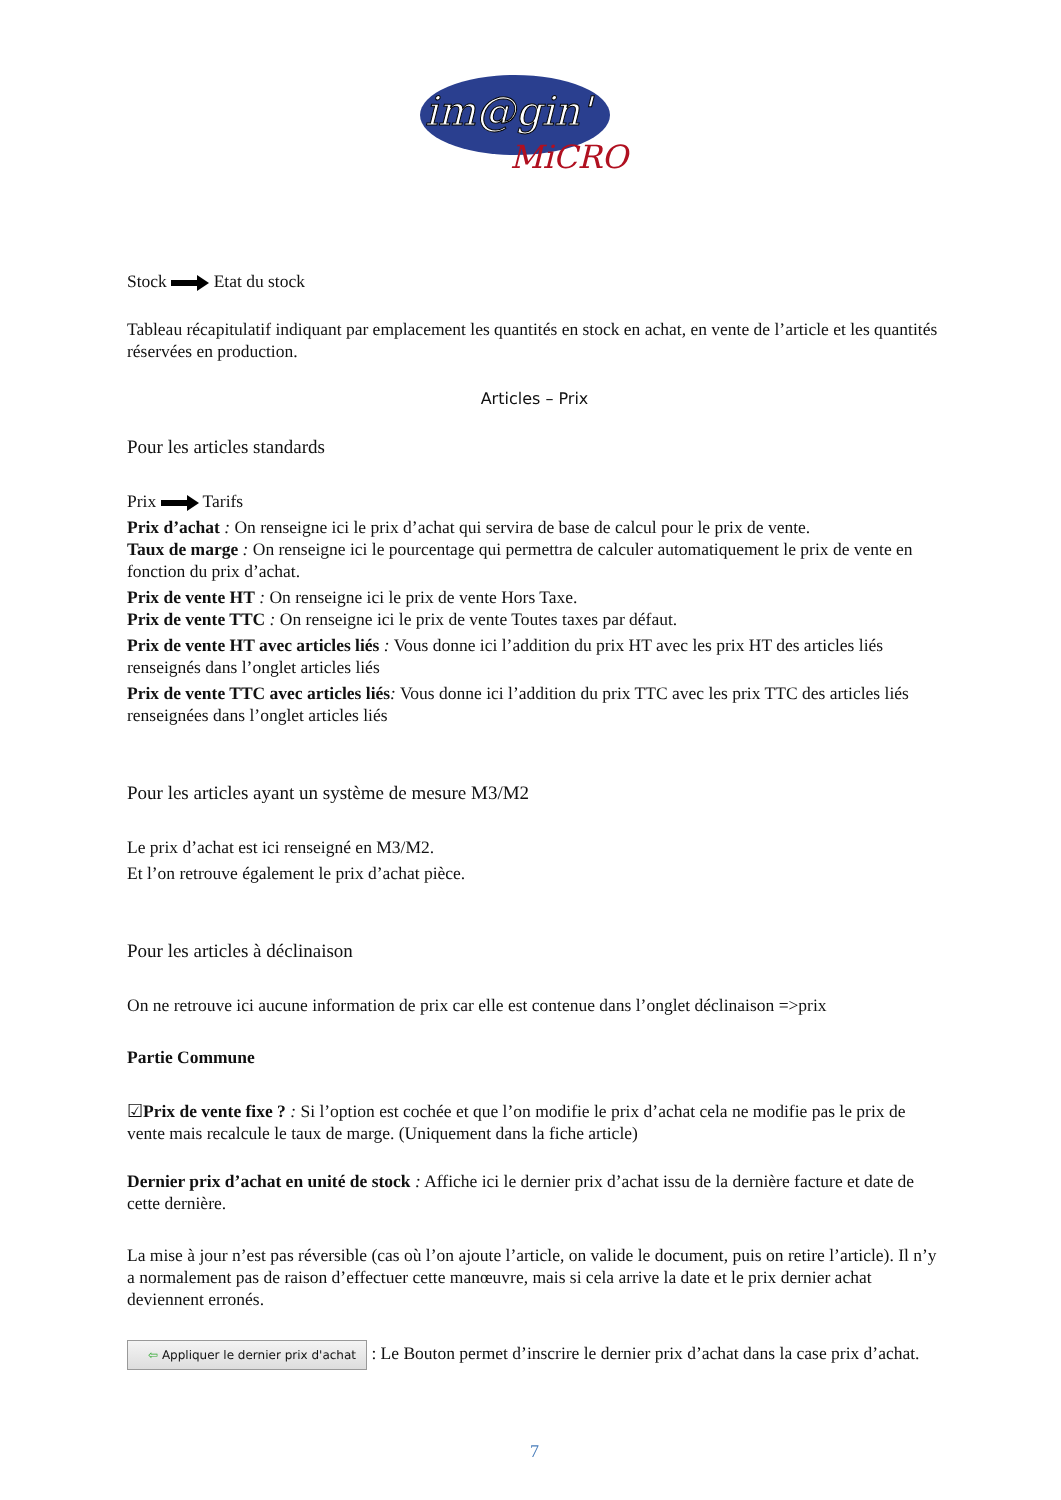im@gin'
MiCRO
Stock Etat du stock
Tableau récapitulatif indiquant par emplacement les quantités en stock en achat, en vente de l’article et les quantités réservées en production.
Articles – Prix
Pour les articles standards
Prix Tarifs
Prix d’achat : On renseigne ici le prix d’achat qui servira de base de calcul pour le prix de vente.
Taux de marge : On renseigne ici le pourcentage qui permettra de calculer automatiquement le prix de vente en fonction du prix d’achat.
Prix de vente HT : On renseigne ici le prix de vente Hors Taxe.
Prix de vente TTC : On renseigne ici le prix de vente Toutes taxes par défaut.
Prix de vente HT avec articles liés : Vous donne ici l’addition du prix HT avec les prix HT des articles liés renseignés dans l’onglet articles liés
Prix de vente TTC avec articles liés: Vous donne ici l’addition du prix TTC avec les prix TTC des articles liés renseignées dans l’onglet articles liés
Pour les articles ayant un système de mesure M3/M2
Le prix d’achat est ici renseigné en M3/M2.
Et l’on retrouve également le prix d’achat pièce.
Pour les articles à déclinaison
On ne retrouve ici aucune information de prix car elle est contenue dans l’onglet déclinaison =>prix
Partie Commune
☑Prix de vente fixe ? : Si l’option est cochée et que l’on modifie le prix d’achat cela ne modifie pas le prix de vente mais recalcule le taux de marge. (Uniquement dans la fiche article)
Dernier prix d’achat en unité de stock : Affiche ici le dernier prix d’achat issu de la dernière facture et date de cette dernière.
La mise à jour n’est pas réversible (cas où l’on ajoute l’article, on valide le document, puis on retire l’article). Il n’y a normalement pas de raison d’effectuer cette manœuvre, mais si cela arrive la date et le prix dernier achat deviennent erronés.
⇦ Appliquer le dernier prix d'achat : Le Bouton permet d’inscrire le dernier prix d’achat dans la case prix d’achat.
7